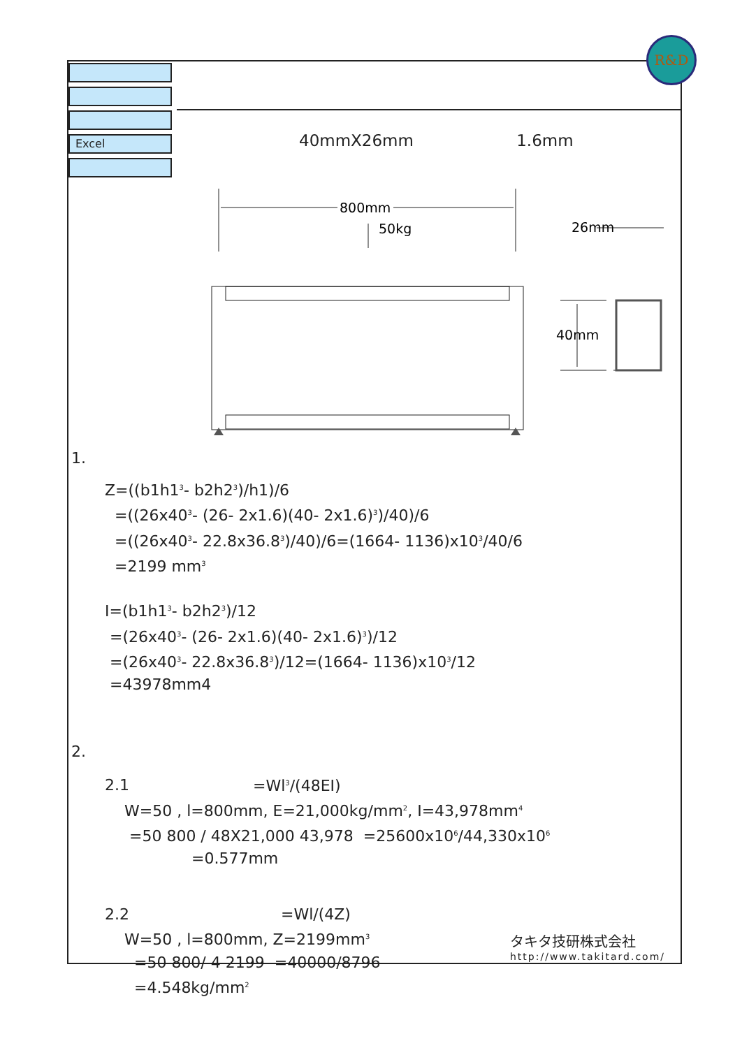R&D
Excel
40mmX26mm 1.6mm
800mm
50kg
26mm
40mm
1.
Z=((b1h1<sup>3</sup>- b2h2<sup>3</sup>)/h1)/6
=((26x40<sup>3</sup>- (26- 2x1.6)(40- 2x1.6)<sup>3</sup>)/40)/6
=((26x40<sup>3</sup>- 22.8x36.8<sup>3</sup>)/40)/6=(1664- 1136)x10<sup>3</sup>/40/6
=2199 mm<sup>3</sup>
I=(b1h1<sup>3</sup>- b2h2<sup>3</sup>)/12
=(26x40<sup>3</sup>- (26- 2x1.6)(40- 2x1.6)<sup>3</sup>)/12
=(26x40<sup>3</sup>- 22.8x36.8<sup>3</sup>)/12=(1664- 1136)x10<sup>3</sup>/12
=43978mm4
2.
2.1 =Wl<sup>3</sup>/(48EI)
W=50 , l=800mm, E=21,000kg/mm<sup>2</sup>, I=43,978mm<sup>4</sup>
=50 800 / 48X21,000 43,978 =25600x10<sup>6</sup>/44,330x10<sup>6</sup>
=0.577mm
2.2 =Wl/(4Z)
W=50 , l=800mm, Z=2199mm<sup>3</sup>
=50 800/ 4 2199 =40000/8796
=4.548kg/mm<sup>2</sup>
タキタ技研株式会社
http://www.takitard.com/